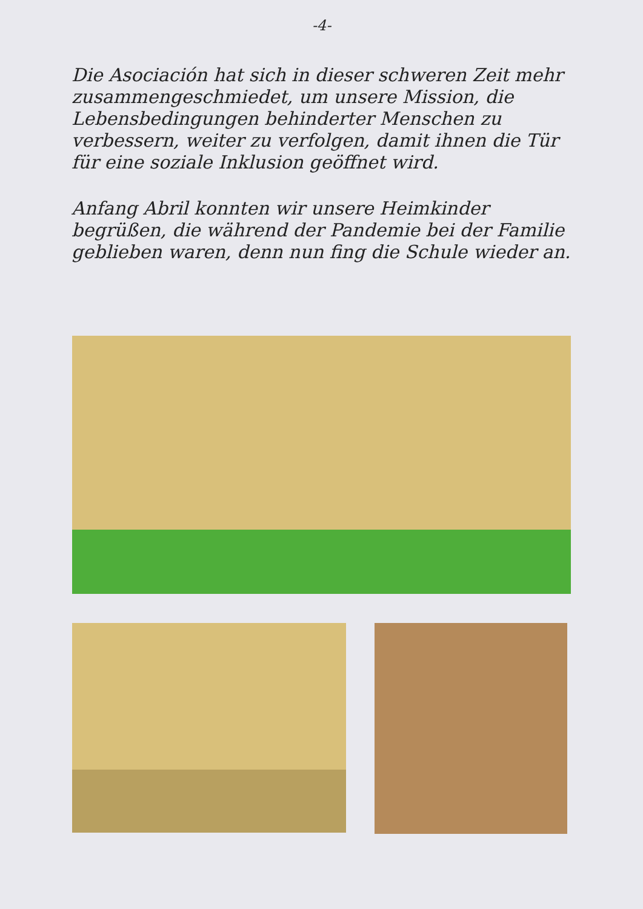-4-
Die Asociación hat sich in dieser schweren Zeit mehr zusammengeschmiedet, um unsere Mission, die Lebensbedingungen behinderter Menschen zu verbessern, weiter zu verfolgen, damit ihnen die Tür für eine soziale Inklusion geöffnet wird.
Anfang Abril konnten wir unsere Heimkinder begrüßen, die während der Pandemie bei der Familie geblieben waren, denn nun fing die Schule wieder an.